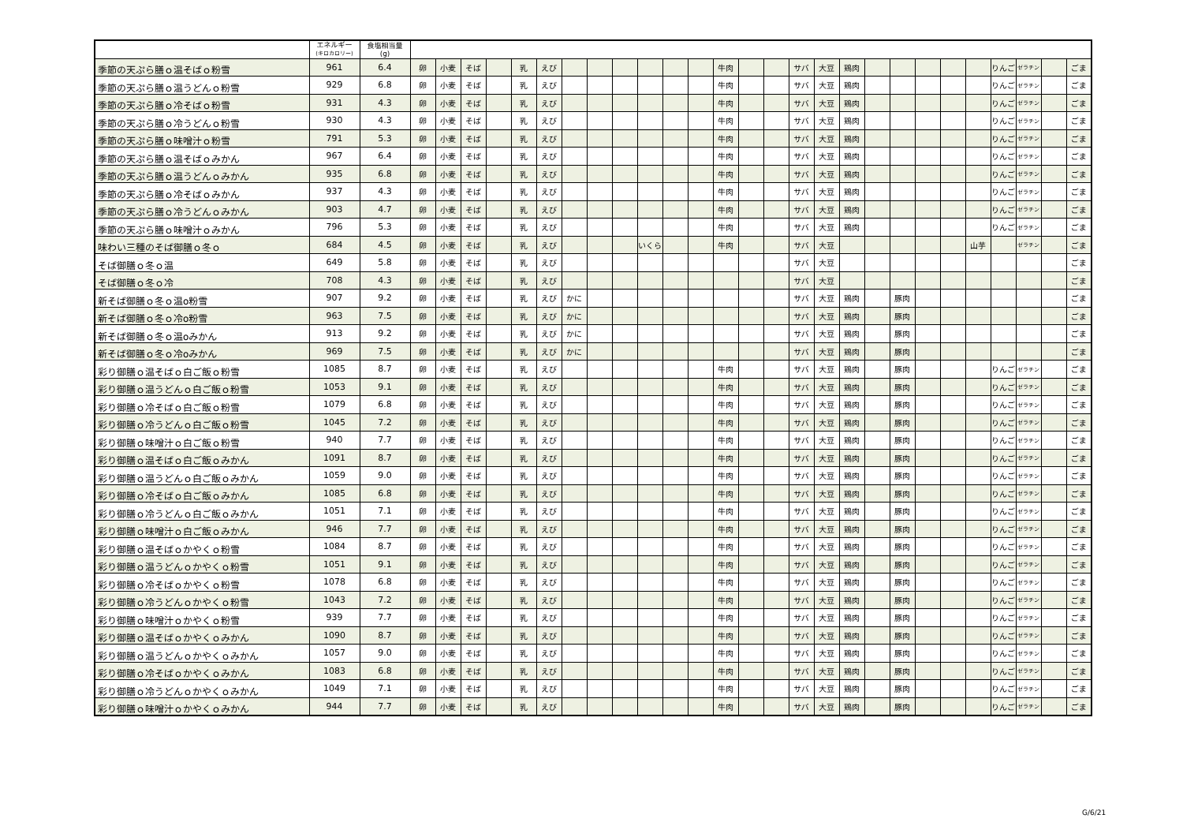| | エネルギー (キロカロリー) | 食塩相当量 (g) | | | | | | | | | | | | | | | | | | | | | | | | | | | |
| --- | --- | --- | --- | --- | --- | --- | --- | --- | --- | --- | --- | --- | --- | --- | --- | --- | --- | --- | --- | --- | --- | --- | --- | --- | --- | --- | --- | --- | --- |
| 季節の天ぷら膳ｏ温そばｏ粉雪 | 961 | 6.4 | 卵 | 小麦 | そば | | 乳 | えび | | | | | | | 牛肉 | | | サバ | 大豆 | 鶏肉 | | | | | | りんご | ゼラチン | | ごま |
| 季節の天ぷら膳ｏ温うどんｏ粉雪 | 929 | 6.8 | 卵 | 小麦 | そば | | 乳 | えび | | | | | | | 牛肉 | | | サバ | 大豆 | 鶏肉 | | | | | | りんご | ゼラチン | | ごま |
| 季節の天ぷら膳ｏ冷そばｏ粉雪 | 931 | 4.3 | 卵 | 小麦 | そば | | 乳 | えび | | | | | | | 牛肉 | | | サバ | 大豆 | 鶏肉 | | | | | | りんご | ゼラチン | | ごま |
| 季節の天ぷら膳ｏ冷うどんｏ粉雪 | 930 | 4.3 | 卵 | 小麦 | そば | | 乳 | えび | | | | | | | 牛肉 | | | サバ | 大豆 | 鶏肉 | | | | | | りんご | ゼラチン | | ごま |
| 季節の天ぷら膳ｏ味噌汁ｏ粉雪 | 791 | 5.3 | 卵 | 小麦 | そば | | 乳 | えび | | | | | | | 牛肉 | | | サバ | 大豆 | 鶏肉 | | | | | | りんご | ゼラチン | | ごま |
| 季節の天ぷら膳ｏ温そばｏみかん | 967 | 6.4 | 卵 | 小麦 | そば | | 乳 | えび | | | | | | | 牛肉 | | | サバ | 大豆 | 鶏肉 | | | | | | りんご | ゼラチン | | ごま |
| 季節の天ぷら膳ｏ温うどんｏみかん | 935 | 6.8 | 卵 | 小麦 | そば | | 乳 | えび | | | | | | | 牛肉 | | | サバ | 大豆 | 鶏肉 | | | | | | りんご | ゼラチン | | ごま |
| 季節の天ぷら膳ｏ冷そばｏみかん | 937 | 4.3 | 卵 | 小麦 | そば | | 乳 | えび | | | | | | | 牛肉 | | | サバ | 大豆 | 鶏肉 | | | | | | りんご | ゼラチン | | ごま |
| 季節の天ぷら膳ｏ冷うどんｏみかん | 903 | 4.7 | 卵 | 小麦 | そば | | 乳 | えび | | | | | | | 牛肉 | | | サバ | 大豆 | 鶏肉 | | | | | | りんご | ゼラチン | | ごま |
| 季節の天ぷら膳ｏ味噌汁ｏみかん | 796 | 5.3 | 卵 | 小麦 | そば | | 乳 | えび | | | | | | | 牛肉 | | | サバ | 大豆 | 鶏肉 | | | | | | りんご | ゼラチン | | ごま |
| 味わい三種のそば御膳ｏ冬ｏ | 684 | 4.5 | 卵 | 小麦 | そば | | 乳 | えび | | | | いくら | | | 牛肉 | | | サバ | 大豆 | | | | | | 山芋 | | ゼラチン | | ごま |
| そば御膳ｏ冬ｏ温 | 649 | 5.8 | 卵 | 小麦 | そば | | 乳 | えび | | | | | | | | | | サバ | 大豆 | | | | | | | | | | ごま |
| そば御膳ｏ冬ｏ冷 | 708 | 4.3 | 卵 | 小麦 | そば | | 乳 | えび | | | | | | | | | | サバ | 大豆 | | | | | | | | | | ごま |
| 新そば御膳ｏ冬ｏ温o粉雪 | 907 | 9.2 | 卵 | 小麦 | そば | | 乳 | えび | かに | | | | | | | | | サバ | 大豆 | 鶏肉 | | 豚肉 | | | | | | | ごま |
| 新そば御膳ｏ冬ｏ冷o粉雪 | 963 | 7.5 | 卵 | 小麦 | そば | | 乳 | えび | かに | | | | | | | | | サバ | 大豆 | 鶏肉 | | 豚肉 | | | | | | | ごま |
| 新そば御膳ｏ冬ｏ温oみかん | 913 | 9.2 | 卵 | 小麦 | そば | | 乳 | えび | かに | | | | | | | | | サバ | 大豆 | 鶏肉 | | 豚肉 | | | | | | | ごま |
| 新そば御膳ｏ冬ｏ冷oみかん | 969 | 7.5 | 卵 | 小麦 | そば | | 乳 | えび | かに | | | | | | | | | サバ | 大豆 | 鶏肉 | | 豚肉 | | | | | | | ごま |
| 彩り御膳ｏ温そばｏ白ご飯ｏ粉雪 | 1085 | 8.7 | 卵 | 小麦 | そば | | 乳 | えび | | | | | | | 牛肉 | | | サバ | 大豆 | 鶏肉 | | 豚肉 | | | | りんご | ゼラチン | | ごま |
| 彩り御膳ｏ温うどんｏ白ご飯ｏ粉雪 | 1053 | 9.1 | 卵 | 小麦 | そば | | 乳 | えび | | | | | | | 牛肉 | | | サバ | 大豆 | 鶏肉 | | 豚肉 | | | | りんご | ゼラチン | | ごま |
| 彩り御膳ｏ冷そばｏ白ご飯ｏ粉雪 | 1079 | 6.8 | 卵 | 小麦 | そば | | 乳 | えび | | | | | | | 牛肉 | | | サバ | 大豆 | 鶏肉 | | 豚肉 | | | | りんご | ゼラチン | | ごま |
| 彩り御膳ｏ冷うどんｏ白ご飯ｏ粉雪 | 1045 | 7.2 | 卵 | 小麦 | そば | | 乳 | えび | | | | | | | 牛肉 | | | サバ | 大豆 | 鶏肉 | | 豚肉 | | | | りんご | ゼラチン | | ごま |
| 彩り御膳ｏ味噌汁ｏ白ご飯ｏ粉雪 | 940 | 7.7 | 卵 | 小麦 | そば | | 乳 | えび | | | | | | | 牛肉 | | | サバ | 大豆 | 鶏肉 | | 豚肉 | | | | りんご | ゼラチン | | ごま |
| 彩り御膳ｏ温そばｏ白ご飯ｏみかん | 1091 | 8.7 | 卵 | 小麦 | そば | | 乳 | えび | | | | | | | 牛肉 | | | サバ | 大豆 | 鶏肉 | | 豚肉 | | | | りんご | ゼラチン | | ごま |
| 彩り御膳ｏ温うどんｏ白ご飯ｏみかん | 1059 | 9.0 | 卵 | 小麦 | そば | | 乳 | えび | | | | | | | 牛肉 | | | サバ | 大豆 | 鶏肉 | | 豚肉 | | | | りんご | ゼラチン | | ごま |
| 彩り御膳ｏ冷そばｏ白ご飯ｏみかん | 1085 | 6.8 | 卵 | 小麦 | そば | | 乳 | えび | | | | | | | 牛肉 | | | サバ | 大豆 | 鶏肉 | | 豚肉 | | | | りんご | ゼラチン | | ごま |
| 彩り御膳ｏ冷うどんｏ白ご飯ｏみかん | 1051 | 7.1 | 卵 | 小麦 | そば | | 乳 | えび | | | | | | | 牛肉 | | | サバ | 大豆 | 鶏肉 | | 豚肉 | | | | りんご | ゼラチン | | ごま |
| 彩り御膳ｏ味噌汁ｏ白ご飯ｏみかん | 946 | 7.7 | 卵 | 小麦 | そば | | 乳 | えび | | | | | | | 牛肉 | | | サバ | 大豆 | 鶏肉 | | 豚肉 | | | | りんご | ゼラチン | | ごま |
| 彩り御膳ｏ温そばｏかやくｏ粉雪 | 1084 | 8.7 | 卵 | 小麦 | そば | | 乳 | えび | | | | | | | 牛肉 | | | サバ | 大豆 | 鶏肉 | | 豚肉 | | | | りんご | ゼラチン | | ごま |
| 彩り御膳ｏ温うどんｏかやくｏ粉雪 | 1051 | 9.1 | 卵 | 小麦 | そば | | 乳 | えび | | | | | | | 牛肉 | | | サバ | 大豆 | 鶏肉 | | 豚肉 | | | | りんご | ゼラチン | | ごま |
| 彩り御膳ｏ冷そばｏかやくｏ粉雪 | 1078 | 6.8 | 卵 | 小麦 | そば | | 乳 | えび | | | | | | | 牛肉 | | | サバ | 大豆 | 鶏肉 | | 豚肉 | | | | りんご | ゼラチン | | ごま |
| 彩り御膳ｏ冷うどんｏかやくｏ粉雪 | 1043 | 7.2 | 卵 | 小麦 | そば | | 乳 | えび | | | | | | | 牛肉 | | | サバ | 大豆 | 鶏肉 | | 豚肉 | | | | りんご | ゼラチン | | ごま |
| 彩り御膳ｏ味噌汁ｏかやくｏ粉雪 | 939 | 7.7 | 卵 | 小麦 | そば | | 乳 | えび | | | | | | | 牛肉 | | | サバ | 大豆 | 鶏肉 | | 豚肉 | | | | りんご | ゼラチン | | ごま |
| 彩り御膳ｏ温そばｏかやくｏみかん | 1090 | 8.7 | 卵 | 小麦 | そば | | 乳 | えび | | | | | | | 牛肉 | | | サバ | 大豆 | 鶏肉 | | 豚肉 | | | | りんご | ゼラチン | | ごま |
| 彩り御膳ｏ温うどんｏかやくｏみかん | 1057 | 9.0 | 卵 | 小麦 | そば | | 乳 | えび | | | | | | | 牛肉 | | | サバ | 大豆 | 鶏肉 | | 豚肉 | | | | りんご | ゼラチン | | ごま |
| 彩り御膳ｏ冷そばｏかやくｏみかん | 1083 | 6.8 | 卵 | 小麦 | そば | | 乳 | えび | | | | | | | 牛肉 | | | サバ | 大豆 | 鶏肉 | | 豚肉 | | | | りんご | ゼラチン | | ごま |
| 彩り御膳ｏ冷うどんｏかやくｏみかん | 1049 | 7.1 | 卵 | 小麦 | そば | | 乳 | えび | | | | | | | 牛肉 | | | サバ | 大豆 | 鶏肉 | | 豚肉 | | | | りんご | ゼラチン | | ごま |
| 彩り御膳ｏ味噌汁ｏかやくｏみかん | 944 | 7.7 | 卵 | 小麦 | そば | | 乳 | えび | | | | | | | 牛肉 | | | サバ | 大豆 | 鶏肉 | | 豚肉 | | | | りんご | ゼラチン | | ごま |
G/6/21